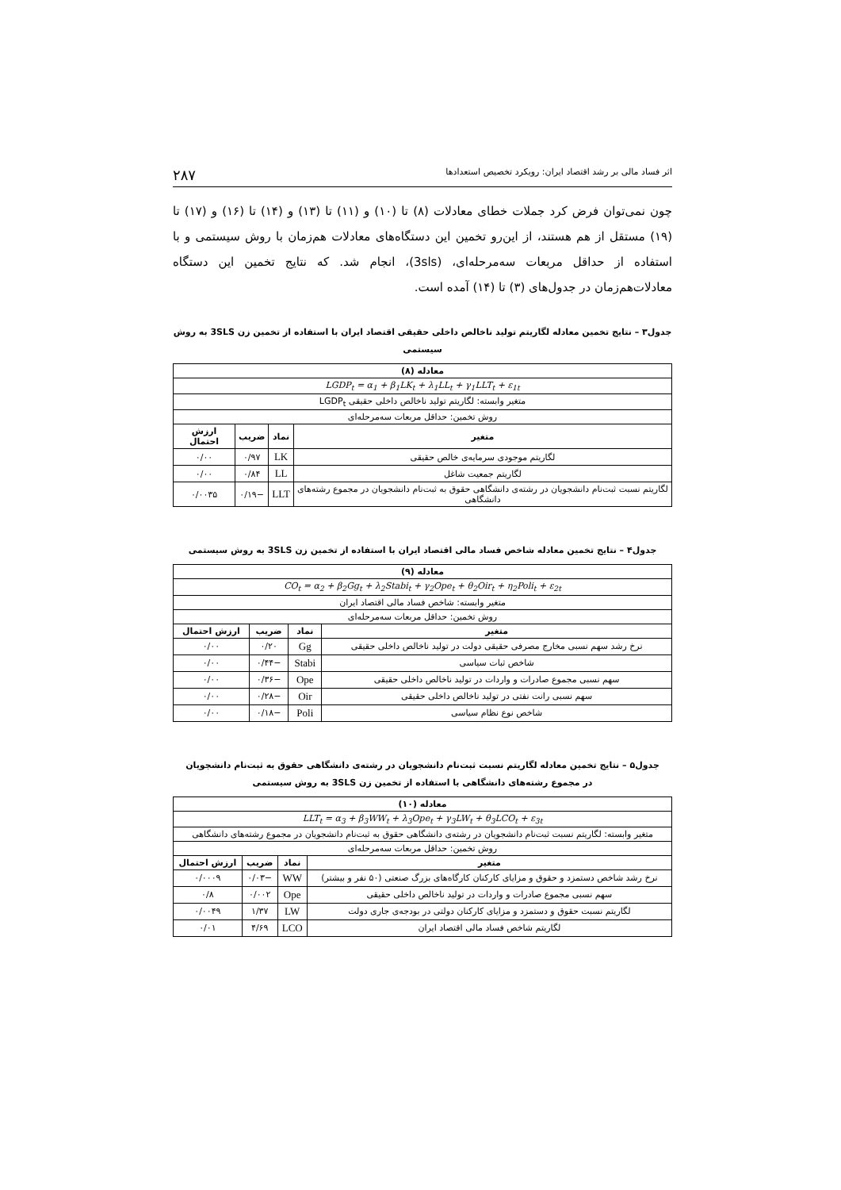اثر فساد مالی بر رشد اقتصاد ایران: رویکرد تخصیص استعدادها ۲۸۷
چون نمی‌توان فرض کرد جملات خطای معادلات (۸) تا (۱۰) و (۱۱) تا (۱۳) و (۱۴) تا (۱۶) و (۱۷) تا (۱۹) مستقل از هم هستند، از این‌رو تخمین این دستگاه‌های معادلات هم‌زمان با روش سیستمی و با استفاده از حداقل مربعات سه‌مرحله‌ای، (3sls)، انجام شد. که نتایج تخمین این دستگاه معادلات‌هم‌زمان در جدول‌های (۳) تا (۱۴) آمده است.
جدول۳ – نتایج تخمین معادله لگاریتم تولید ناخالص داخلی حقیقی اقتصاد ایران با استفاده از تخمین زن 3SLS به روش سیستمی
| معادله (۸) | | | |
| LGDP<sub>t</sub> = α<sub>1</sub> + β<sub>1</sub>LK<sub>t</sub> + λ<sub>1</sub>LL<sub>t</sub> + γ<sub>1</sub>LLT<sub>t</sub> + ε<sub>1t</sub> | | | |
| متغیر وابسته: لگاریتم تولید ناخالص داخلی حقیقی LGDP<sub>t</sub> | | | |
| روش تخمین: حداقل مربعات سه‌مرحله‌ای | | | |
| متغیر | نماد | ضریب | ارزش احتمال |
| لگاریتم موجودی سرمایه‌ی خالص حقیقی | LK | ۰/۹۷ | ۰/۰۰ |
| لگاریتم جمعیت شاغل | LL | ۰/۸۴ | ۰/۰۰ |
| لگاریتم نسبت ثبت‌نام دانشجویان در رشته‌ی دانشگاهی حقوق به ثبت‌نام دانشجویان در مجموع رشته‌های دانشگاهی | LLT | −۰/۱۹ | ۰/۰۰۳۵ |
جدول۴ – نتایج تخمین معادله شاخص فساد مالی اقتصاد ایران با استفاده از تخمین زن 3SLS به روش سیستمی
| معادله (۹) | | | |
| CO<sub>t</sub> = α<sub>2</sub> + β<sub>2</sub>Gg<sub>t</sub> + λ<sub>2</sub>Stabi<sub>t</sub> + γ<sub>2</sub>Ope<sub>t</sub> + θ<sub>2</sub>Oir<sub>t</sub> + η<sub>2</sub>Poli<sub>t</sub> + ε<sub>2t</sub> | | | |
| متغیر وابسته: شاخص فساد مالی اقتصاد ایران | | | |
| روش تخمین: حداقل مربعات سه‌مرحله‌ای | | | |
| متغیر | نماد | ضریب | ارزش احتمال |
| نرخ رشد سهم نسبی مخارج مصرفی حقیقی دولت در تولید ناخالص داخلی حقیقی | Gg | ۰/۲۰ | ۰/۰۰ |
| شاخص ثبات سیاسی | Stabi | −۰/۴۴ | ۰/۰۰ |
| سهم نسبی مجموع صادرات و واردات در تولید ناخالص داخلی حقیقی | Ope | −۰/۳۶ | ۰/۰۰ |
| سهم نسبی رانت نفتی در تولید ناخالص داخلی حقیقی | Oir | −۰/۲۸ | ۰/۰۰ |
| شاخص نوع نظام سیاسی | Poli | −۰/۱۸ | ۰/۰۰ |
جدول۵ – نتایج تخمین معادله لگاریتم نسبت ثبت‌نام دانشجویان در رشته‌ی دانشگاهی حقوق به ثبت‌نام دانشجویان
در مجموع رشته‌های دانشگاهی با استفاده از تخمین زن 3SLS به روش سیستمی
| معادله (۱۰) | | | |
| LLT<sub>t</sub> = α<sub>3</sub> + β<sub>3</sub>WW<sub>t</sub> + λ<sub>3</sub>Ope<sub>t</sub> + γ<sub>3</sub>LW<sub>t</sub> + θ<sub>3</sub>LCO<sub>t</sub> + ε<sub>3t</sub> | | | |
| متغیر وابسته: لگاریتم نسبت ثبت‌نام دانشجویان در رشته‌ی دانشگاهی حقوق به ثبت‌نام دانشجویان در مجموع رشته‌های دانشگاهی | | | |
| روش تخمین: حداقل مربعات سه‌مرحله‌ای | | | |
| متغیر | نماد | ضریب | ارزش احتمال |
| نرخ رشد شاخص دستمزد و حقوق و مزایای کارکنان کارگاه‌های بزرگ صنعتی (۵۰ نفر و بیشتر) | WW | −۰/۰۳ | ۰/۰۰۰۹ |
| سهم نسبی مجموع صادرات و واردات در تولید ناخالص داخلی حقیقی | Ope | ۰/۰۰۲ | ۰/۸ |
| لگاریتم نسبت حقوق و دستمزد و مزایای کارکنان دولتی در بودجه‌ی جاری دولت | LW | ۱/۳۷ | ۰/۰۰۴۹ |
| لگاریتم شاخص فساد مالی اقتصاد ایران | LCO | ۴/۶۹ | ۰/۰۱ |